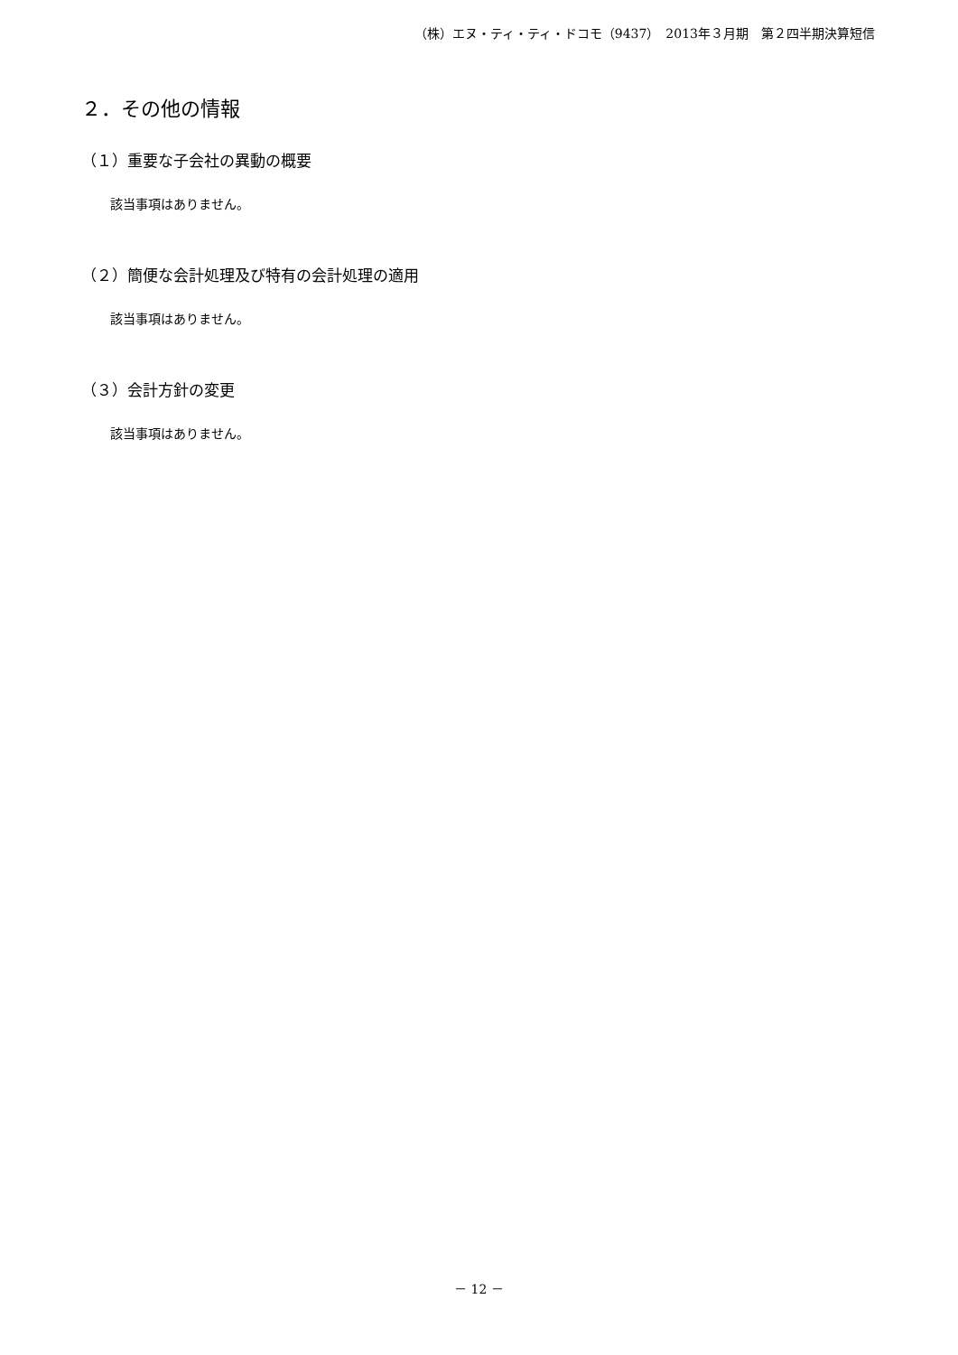（株）エヌ・ティ・ティ・ドコモ（9437）　2013年３月期　第２四半期決算短信
２．その他の情報
（１）重要な子会社の異動の概要
該当事項はありません。
（２）簡便な会計処理及び特有の会計処理の適用
該当事項はありません。
（３）会計方針の変更
該当事項はありません。
－ 12 －